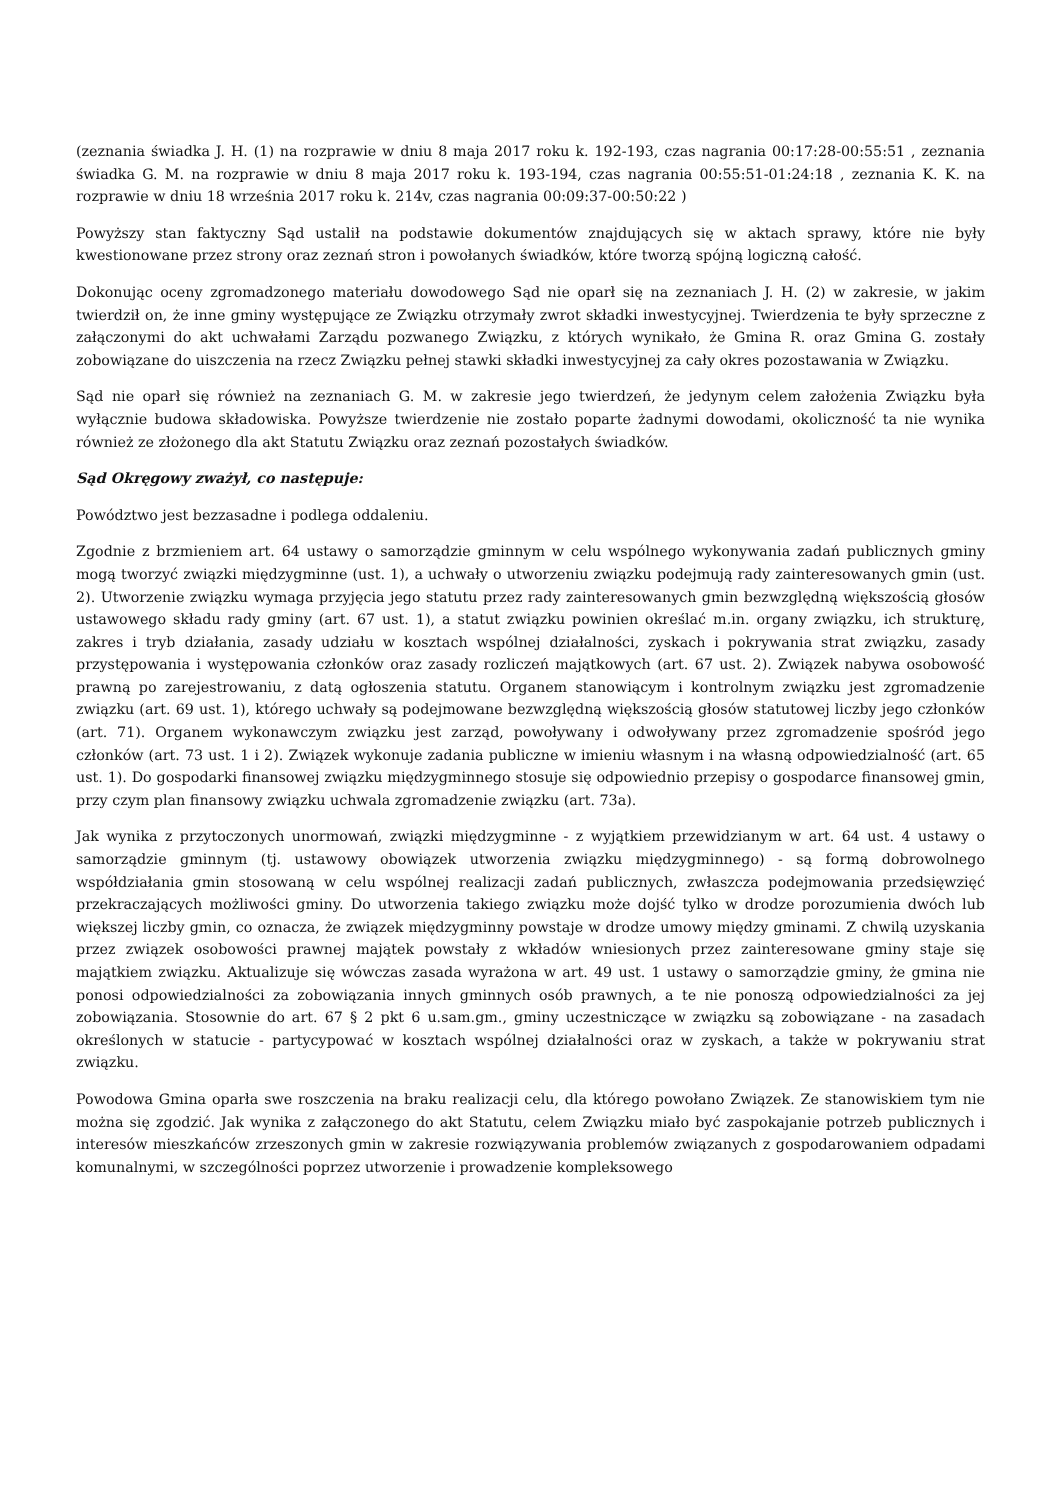(zeznania świadka J. H. (1) na rozprawie w dniu 8 maja 2017 roku k. 192-193, czas nagrania 00:17:28-00:55:51 , zeznania świadka G. M. na rozprawie w dniu 8 maja 2017 roku k. 193-194, czas nagrania 00:55:51-01:24:18 , zeznania K. K. na rozprawie w dniu 18 września 2017 roku k. 214v, czas nagrania 00:09:37-00:50:22 )
Powyższy stan faktyczny Sąd ustalił na podstawie dokumentów znajdujących się w aktach sprawy, które nie były kwestionowane przez strony oraz zeznań stron i powołanych świadków, które tworzą spójną logiczną całość.
Dokonując oceny zgromadzonego materiału dowodowego Sąd nie oparł się na zeznaniach J. H. (2) w zakresie, w jakim twierdził on, że inne gminy występujące ze Związku otrzymały zwrot składki inwestycyjnej. Twierdzenia te były sprzeczne z załączonymi do akt uchwałami Zarządu pozwanego Związku, z których wynikało, że Gmina R. oraz Gmina G. zostały zobowiązane do uiszczenia na rzecz Związku pełnej stawki składki inwestycyjnej za cały okres pozostawania w Związku.
Sąd nie oparł się również na zeznaniach G. M. w zakresie jego twierdzeń, że jedynym celem założenia Związku była wyłącznie budowa składowiska. Powyższe twierdzenie nie zostało poparte żadnymi dowodami, okoliczność ta nie wynika również ze złożonego dla akt Statutu Związku oraz zeznań pozostałych świadków.
Sąd Okręgowy zważył, co następuje:
Powództwo jest bezzasadne i podlega oddaleniu.
Zgodnie z brzmieniem art. 64 ustawy o samorządzie gminnym w celu wspólnego wykonywania zadań publicznych gminy mogą tworzyć związki międzygminne (ust. 1), a uchwały o utworzeniu związku podejmują rady zainteresowanych gmin (ust. 2). Utworzenie związku wymaga przyjęcia jego statutu przez rady zainteresowanych gmin bezwzględną większością głosów ustawowego składu rady gminy (art. 67 ust. 1), a statut związku powinien określać m.in. organy związku, ich strukturę, zakres i tryb działania, zasady udziału w kosztach wspólnej działalności, zyskach i pokrywania strat związku, zasady przystępowania i występowania członków oraz zasady rozliczeń majątkowych (art. 67 ust. 2). Związek nabywa osobowość prawną po zarejestrowaniu, z datą ogłoszenia statutu. Organem stanowiącym i kontrolnym związku jest zgromadzenie związku (art. 69 ust. 1), którego uchwały są podejmowane bezwzględną większością głosów statutowej liczby jego członków (art. 71). Organem wykonawczym związku jest zarząd, powoływany i odwoływany przez zgromadzenie spośród jego członków (art. 73 ust. 1 i 2). Związek wykonuje zadania publiczne w imieniu własnym i na własną odpowiedzialność (art. 65 ust. 1). Do gospodarki finansowej związku międzygminnego stosuje się odpowiednio przepisy o gospodarce finansowej gmin, przy czym plan finansowy związku uchwala zgromadzenie związku (art. 73a).
Jak wynika z przytoczonych unormowań, związki międzygminne - z wyjątkiem przewidzianym w art. 64 ust. 4 ustawy o samorządzie gminnym (tj. ustawowy obowiązek utworzenia związku międzygminnego) - są formą dobrowolnego współdziałania gmin stosowaną w celu wspólnej realizacji zadań publicznych, zwłaszcza podejmowania przedsięwzięć przekraczających możliwości gminy. Do utworzenia takiego związku może dojść tylko w drodze porozumienia dwóch lub większej liczby gmin, co oznacza, że związek międzygminny powstaje w drodze umowy między gminami. Z chwilą uzyskania przez związek osobowości prawnej majątek powstały z wkładów wniesionych przez zainteresowane gminy staje się majątkiem związku. Aktualizuje się wówczas zasada wyrażona w art. 49 ust. 1 ustawy o samorządzie gminy, że gmina nie ponosi odpowiedzialności za zobowiązania innych gminnych osób prawnych, a te nie ponoszą odpowiedzialności za jej zobowiązania. Stosownie do art. 67 § 2 pkt 6 u.sam.gm., gminy uczestniczące w związku są zobowiązane - na zasadach określonych w statucie - partycypować w kosztach wspólnej działalności oraz w zyskach, a także w pokrywaniu strat związku.
Powodowa Gmina oparła swe roszczenia na braku realizacji celu, dla którego powołano Związek. Ze stanowiskiem tym nie można się zgodzić. Jak wynika z załączonego do akt Statutu, celem Związku miało być zaspokajanie potrzeb publicznych i interesów mieszkańców zrzeszonych gmin w zakresie rozwiązywania problemów związanych z gospodarowaniem odpadami komunalnymi, w szczególności poprzez utworzenie i prowadzenie kompleksowego